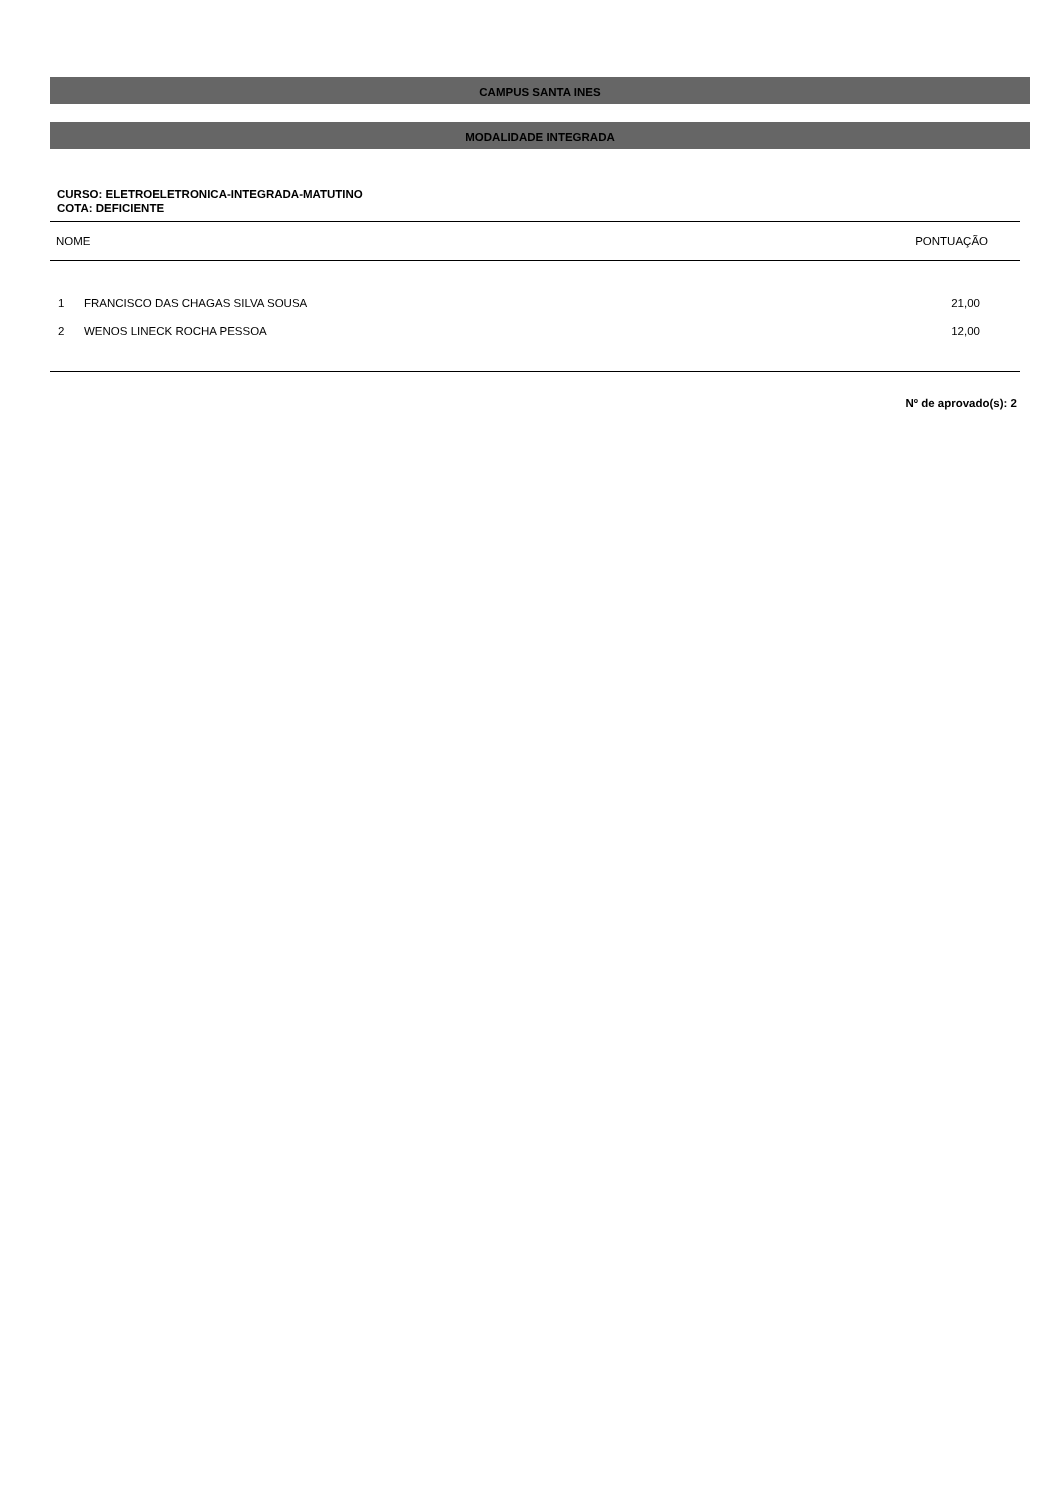CAMPUS SANTA INES
MODALIDADE INTEGRADA
CURSO: ELETROELETRONICA-INTEGRADA-MATUTINO
COTA: DEFICIENTE
| NOME | | PONTUAÇÃO |
| --- | --- | --- |
| 1 | FRANCISCO DAS CHAGAS SILVA SOUSA | 21,00 |
| 2 | WENOS LINECK ROCHA PESSOA | 12,00 |
Nº de aprovado(s): 2